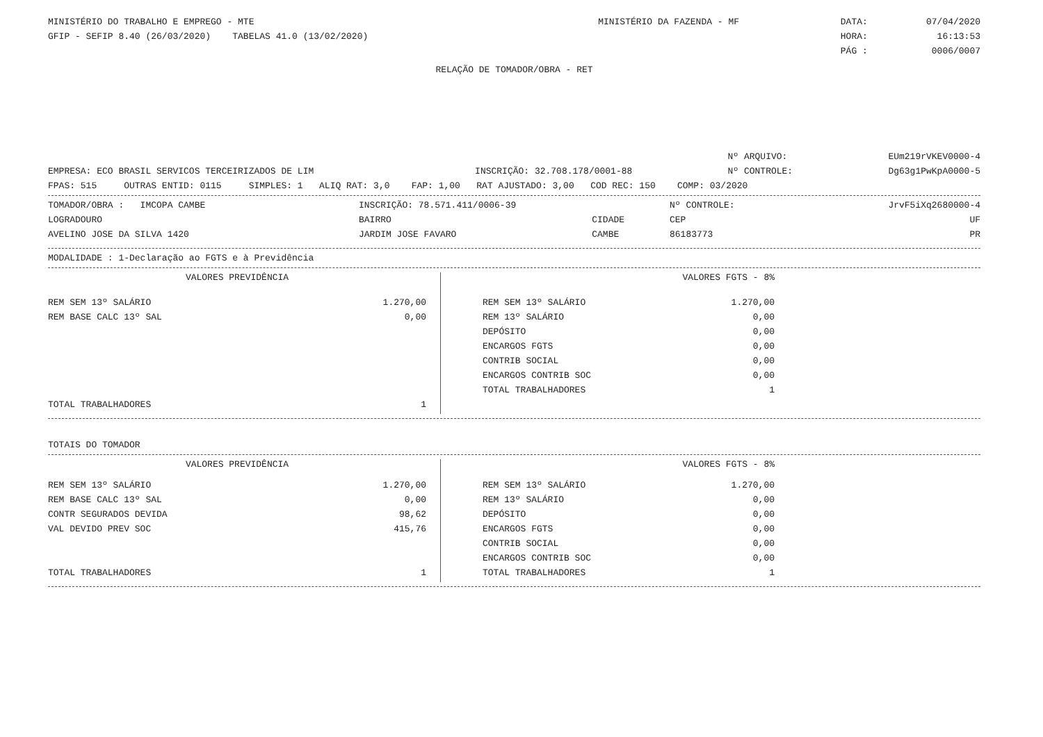| MINISTÉRIO DO TRABALHO E EMPREGO - MTE | MINISTÉRIO DA FAZENDA - MF | DATA: | 07/04/2020 |
| GFIP - SEFIP 8.40 (26/03/2020) TABELAS 41.0 (13/02/2020) | | HORA: | 16:13:53 |
| | | PÁG : | 0006/0007 |
RELAÇÃO DE TOMADOR/OBRA - RET
| | | Nº ARQUIVO: | EUm219rVKEV0000-4 |
| EMPRESA: ECO BRASIL SERVICOS TERCEIRIZADOS DE LIM | INSCRIÇÃO: 32.708.178/0001-88 | Nº CONTROLE: | Dg63g1PwKpA0000-5 |
FPAS: 515 OUTRAS ENTID: 0115 SIMPLES: 1 ALIQ RAT: 3,0 FAP: 1,00 RAT AJUSTADO: 3,00 COD REC: 150 COMP: 03/2020
| TOMADOR/OBRA : IMCOPA CAMBE | INSCRIÇÃO: 78.571.411/0006-39 | | Nº CONTROLE: | JrvF5iXq2680000-4 |
| LOGRADOURO | BAIRRO | CIDADE | CEP | UF |
| AVELINO JOSE DA SILVA 1420 | JARDIM JOSE FAVARO | CAMBE | 86183773 | PR |
MODALIDADE : 1-Declaração ao FGTS e à Previdência
| VALORES PREVIDÊNCIA | |
| REM SEM 13º SALÁRIO | 1.270,00 |
| REM BASE CALC 13º SAL | 0,00 |
| TOTAL TRABALHADORES | 1 |
| VALORES FGTS - 8% | |
| REM SEM 13º SALÁRIO | 1.270,00 |
| REM 13º SALÁRIO | 0,00 |
| DEPÓSITO | 0,00 |
| ENCARGOS FGTS | 0,00 |
| CONTRIB SOCIAL | 0,00 |
| ENCARGOS CONTRIB SOC | 0,00 |
| TOTAL TRABALHADORES | 1 |
TOTAIS DO TOMADOR
| VALORES PREVIDÊNCIA | |
| REM SEM 13º SALÁRIO | 1.270,00 |
| REM BASE CALC 13º SAL | 0,00 |
| CONTR SEGURADOS DEVIDA | 98,62 |
| VAL DEVIDO PREV SOC | 415,76 |
| TOTAL TRABALHADORES | 1 |
| VALORES FGTS - 8% | |
| REM SEM 13º SALÁRIO | 1.270,00 |
| REM 13º SALÁRIO | 0,00 |
| DEPÓSITO | 0,00 |
| ENCARGOS FGTS | 0,00 |
| CONTRIB SOCIAL | 0,00 |
| ENCARGOS CONTRIB SOC | 0,00 |
| TOTAL TRABALHADORES | 1 |